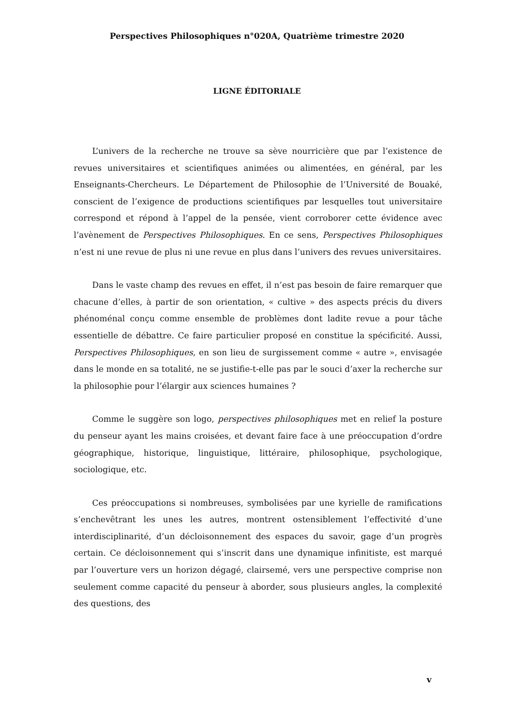Perspectives Philosophiques n°020A, Quatrième trimestre 2020
LIGNE ÉDITORIALE
L’univers de la recherche ne trouve sa sève nourricière que par l’existence de revues universitaires et scientifiques animées ou alimentées, en général, par les Enseignants-Chercheurs. Le Département de Philosophie de l’Université de Bouaké, conscient de l’exigence de productions scientifiques par lesquelles tout universitaire correspond et répond à l’appel de la pensée, vient corroborer cette évidence avec l’avènement de Perspectives Philosophiques. En ce sens, Perspectives Philosophiques n’est ni une revue de plus ni une revue en plus dans l’univers des revues universitaires.
Dans le vaste champ des revues en effet, il n’est pas besoin de faire remarquer que chacune d’elles, à partir de son orientation, « cultive » des aspects précis du divers phénoménal conçu comme ensemble de problèmes dont ladite revue a pour tâche essentielle de débattre. Ce faire particulier proposé en constitue la spécificité. Aussi, Perspectives Philosophiques, en son lieu de surgissement comme « autre », envisagée dans le monde en sa totalité, ne se justifie-t-elle pas par le souci d’axer la recherche sur la philosophie pour l’élargir aux sciences humaines ?
Comme le suggère son logo, perspectives philosophiques met en relief la posture du penseur ayant les mains croisées, et devant faire face à une préoccupation d’ordre géographique, historique, linguistique, littéraire, philosophique, psychologique, sociologique, etc.
Ces préoccupations si nombreuses, symbolisées par une kyrielle de ramifications s’enchevêtrant les unes les autres, montrent ostensiblement l’effectivité d’une interdisciplinarité, d’un décloisonnement des espaces du savoir, gage d’un progrès certain. Ce décloisonnement qui s’inscrit dans une dynamique infinitiste, est marqué par l’ouverture vers un horizon dégagé, clairsemé, vers une perspective comprise non seulement comme capacité du penseur à aborder, sous plusieurs angles, la complexité des questions, des
v